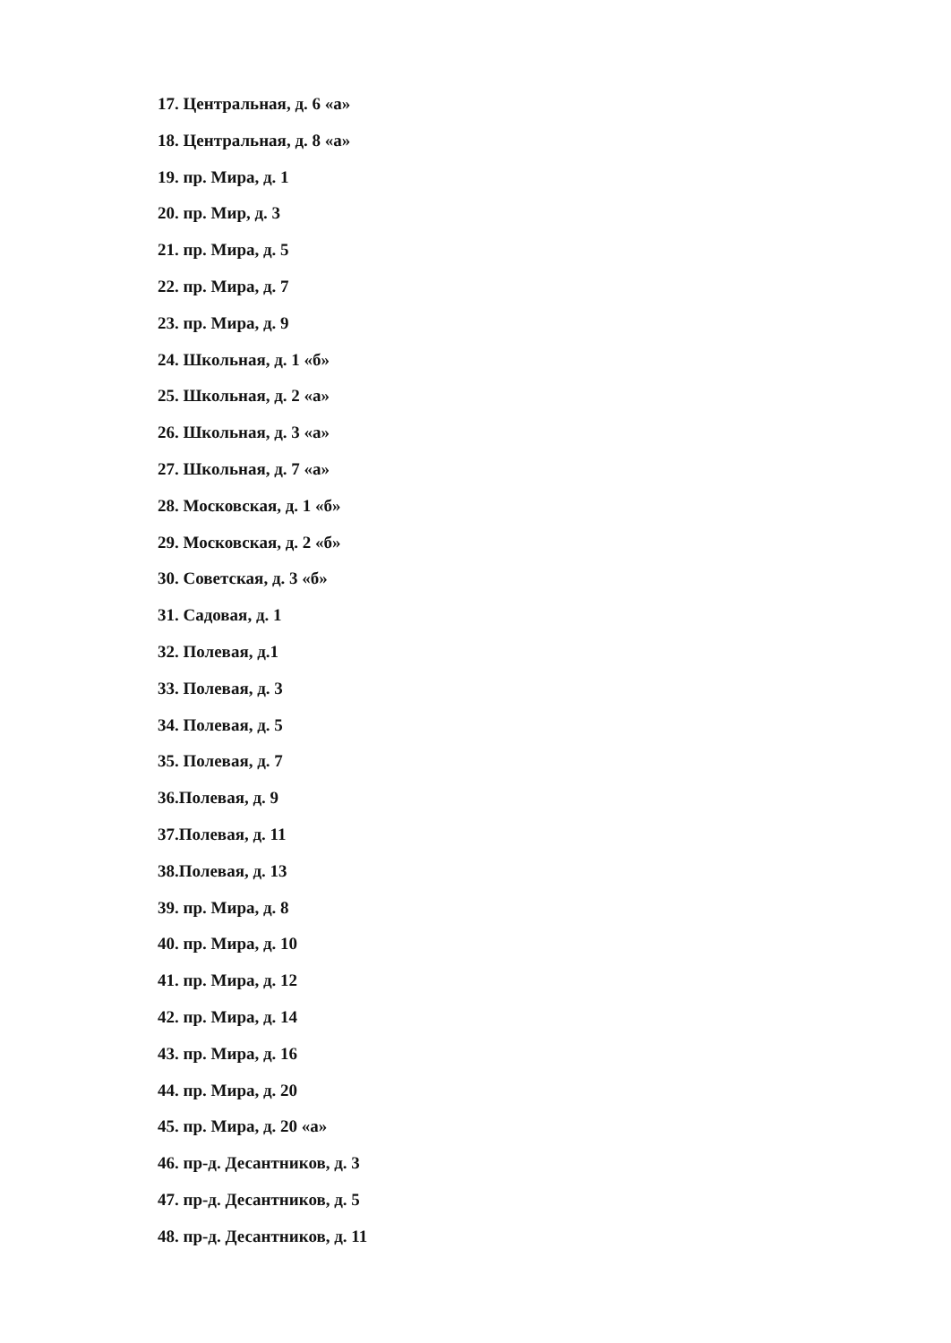17. Центральная, д. 6 «а»
18. Центральная, д. 8 «а»
19. пр. Мира, д. 1
20. пр. Мир, д. 3
21. пр. Мира, д. 5
22. пр. Мира, д. 7
23. пр. Мира, д. 9
24. Школьная, д. 1 «б»
25. Школьная, д. 2 «а»
26. Школьная, д. 3 «а»
27. Школьная, д. 7 «а»
28. Московская, д. 1 «б»
29. Московская, д. 2 «б»
30. Советская, д. 3 «б»
31. Садовая, д. 1
32. Полевая, д.1
33. Полевая, д. 3
34. Полевая, д. 5
35. Полевая, д. 7
36.Полевая, д. 9
37.Полевая, д. 11
38.Полевая, д. 13
39. пр. Мира, д. 8
40. пр. Мира, д. 10
41. пр. Мира, д. 12
42. пр. Мира, д. 14
43. пр. Мира, д. 16
44. пр. Мира, д. 20
45. пр. Мира, д. 20 «а»
46. пр-д. Десантников, д. 3
47. пр-д. Десантников, д. 5
48. пр-д. Десантников, д. 11